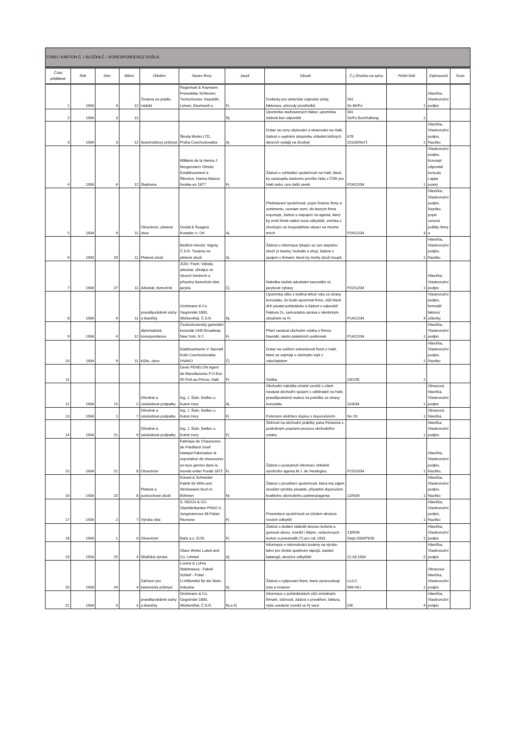FOND / KARTON Č. / SLOŽKA Č. / KORESPONDENCE DOŠLÁ
| Číslo přidělené | Rok | Den | Měsíc | Odvětví | Název firmy | Jazyk | Obsah | Č.j./Značka na spisu | Počet listů | Zajímavosti | Scan |
| --- | --- | --- | --- | --- | --- | --- | --- | --- | --- | --- | --- |
| 1 | 1934 | 3 | 12 | Továrna na prádlo, nádobí | Regenhart & Raymann Freiwaldau Schlesien, Tschechoslov. Republik. Leinen, Baumwoll-u. | Fj | Dodávky pro americké vojenské účely, fakturace, převody prostředků | 561 Sz-Mr/Fo | 1 | Hlavička, Vlastnoruční podpis | |
| 2 | 1934 | 3 | 12 | | | Nj | Upomínka neuhrazených faktur, upomínka žádosti bez odpovědi | 561 Sz/Fo Buchhaltung | 1 | | |
| 3 | 1934 | 3 | 12 | Automobilový průmysl | Škoda Works LTD., Praha-Czechoslovakia | Aj | Dotaz na ceny ubytování a stravování na Haiti, žádost o vyplnění dotazníku ohledně běžných denních výdajů na živobytí | 678 22103/Sm/T. | 1 | Hlavička, Vlastnoruční podpis, Razítko | |
| 4 | 1934 | 6 | 12 | Sladovna | Mâlterie de la Hanna J. Morgenstern Olmütz Éstablissement à Řikovice, Hanna Maison fondée en 1877 | Fj | Žádost o vyhledání společností na Haiti, která by zastoupila sladovnu prvního řádu z ČSR pro Haiti nebo i pro další země | P24/12/34 | 1 | Vlastnoruční podpis, Koncept odpovědi konzula Lajata psaný | |
| 5 | 1934 | 9 | 11 | Obuvnictví, pletená obuv | Dostál & Švagera Kostelec n. Orl. | Aj | Představení společnosti, popis historie firmy a sortimentu, seznam zemí, do kterých firma exportuje, žádost o napojení na agenta, který by mohl firmě nalézt nová odbytiště, zmínka o zhoršující se hospodářské situaci na mnoha trzích | P24/12/34 | 3 | Hlavička, Vlastnoruční podpis, Razítko, popis cenové politiky firmy a | |
| 6 | 1934 | 29 | 11 | Pletené zboží | Bedřich Herold, Vejprty Č.S.R. Továrna na pletené zboží | Aj | Žádost o informace týkající se cen stejného zboží (z bavlny, hedvábí a vlny), žádost o spojení s firmami, které by mohly zboží koupit, | | 1 | Hlavička, Vlastnoruční podpis, Razítko | |
| 7 | 1934 | 27 | 11 | Advokát, tlumočník | JUDr. Frant. Váhala, advokát, obhájce ve věcech trestních a přísežný tlumočník něm. jazyka | Čj | Nabídka služeb advokátní kanceláře vč. jazykové výbavy | P22/12/34 | 1 | Hlavička, Vlastnoruční podpis | |
| 8 | 1934 | 9 | 11 | pravděpodobně stuhy a tkaničky | Grohmann & Co. Gegründet 1800, Würbenthal, Č.S.R. | Nj | Upomínka slibu z května téhož roku ze strany konzulátu, že bude upomínat firmu, vůči které drží pisatel pohledávku a žádost o odpověď. Faktura 2x, samostatná zpráva s identickým obsahem ve Fj | P14/12/34 | 4 | Vlastnoruční podpis, formulář faktury/účtenky | |
| 9 | 1934 | 4 | 12 | diplomatická korespondence | Československý generální konzulát 1440 Broadway New York, N.Y. | Fj | Přání navázat obchodní vztahy s firmou Navrátil, nástin platebních podmínek | P14/12/34 | 1 | Hlavička, Vlastnoruční podpis | |
| 10 | 1934 | 9 | 11 | Kůže, obuv | Etablissements V. Navratil Kolin Czechoslovakia VNAKO | Čj | Dotaz na ověření solventnosti firem z Haiti, které se zajímají o obchodní styk s odesílatelem | | 1 | Hlavička, Vlastnoruční podpis, Razítko | |
| 11 | | | | | Denis FÉNELON Agent de Manufactures P.O.Box 95 Port-au-Prince, Haiti | Fj | Vizitka | 23/1/35 | 1 | | |
| 12 | 1934 | 15 | 5 | Dřevěné a celuloidové podpatky | Ing. J. Šobr, Sedlec u Kutné Hory | Aj | Obchodní nabídka včetně vzorků s cílem navázat obchodní spojení s odběrateli na Haiti, pravděpodobně reakce na pobídku ze strany konzulátu | 11/6/34 | 1 | Obrazová hlavička, Vlastnoruční podpis | |
| 13 | 1934 | 1 | 7 | Dřevěné a celuloidové podpatky | Ing. J. Šobr, Sedlec u Kutné Hory | Fj | Potvrzení obdržení dopisu s doporučením. | No 19. | 1 | Obrazová hlavička | |
| 14 | 1934 | 21 | 9 | Dřevěné a celuloidové podpatky | Ing. J. Šobr, Sedlec u Kutné Hory | Fj | Stížnost na obchodní praktiky pana Fénelona s podrobným popisem procesu obchodního vztahu | | 1 | hlavička, Vlastnoruční podpis, | |
| 15 | 1934 | 21 | 8 | Obuvnictví | Fabrique de Chaussures de Friedland Josef Hampel Fabrication et exporiation de chaussures en tous genres dans la monde entier Fondé 1872 | Fj | Žádost o poskytnutí informací ohledně výrobního agenta M.J. de Vendegies. | P15/10/34 | 1 | Hlavička, Vlastnoruční podpis, Razítko, | |
| 16 | 1934 | 22 | 8 | Pletené a punčochové zboží | Künzel & Schneider Fabrik für Wirk-und Strickwaren Asch in Böhmen | Nj | Žádost o prověření společnosti, která má zájem dovážet výrobky pisatele, případně doporučení kvalitního obchodního partnera/agenta | 12/9/34 | 1 | Hlavička, Vlastnoruční podpis, Razítko | |
| 17 | 1934 | 2 | 7 | Výroba skla | S. REICH & CO. Glasfabrikanten PRAG II., Jungmannova 38 Palais Riunione | Fj | Prezentace společnosti za účelem akvizice nových odbytišť | | 1 | Hlavička, Vlastnoruční podpis, Razítko | |
| 18 | 1934 | 1 | 6 | Obuvnictví | Baťa a.s. ZLÍN | Fj | Žádost o dodání statistik dovozu kožené a gumové oboru, rovněž i štěpin, vzduchových komor a pneumatik (?) pro rok 1933 | 13/9/34 Dept.1000/Pk/St. | 1 | Hlavička, Vlastnoruční podpis | |
| 19 | 1934 | 25 | 4 | Sklářská výroba | Glass Works Lukeš and Co. Limited | Aj | Informace o rekonstrukci továrny na výrobu lahví pro široké spektrum nápojů, zaslání katalogů, akvizice odbytiště | 21.03.1934 | 2 | Hlavička, Vlastnoruční podpis | |
| 20 | 1934 | 24 | 4 | Zařízení pro kamenický průmysl | Lorenz & Lohne Stahlmassa - Fabrik Schleif - Polier - U.Hilfsmittel für die Stein-Industrie | Aj | Žádost o vytipování firem, které zpracovávají žulu a mramor | LL/LC. 949 H/Li | 1 | Obrazová hlavička, Vlastnoruční podpis | |
| 21 | 1934 | 3 | 4 | pravděpodobně stuhy a tkaničky | Grohmann & Co. Gegründet 1800, Würbenthal, Č.S.R. | Nj a Fj | Informace o pohledávkách vůči zmíněným firmám, stížnosti, žádost o prověření, faktura, výše uvedené rovněž ve Fj verzi | D/E | 4 | Hlavička, Vlastnoruční podpis | |